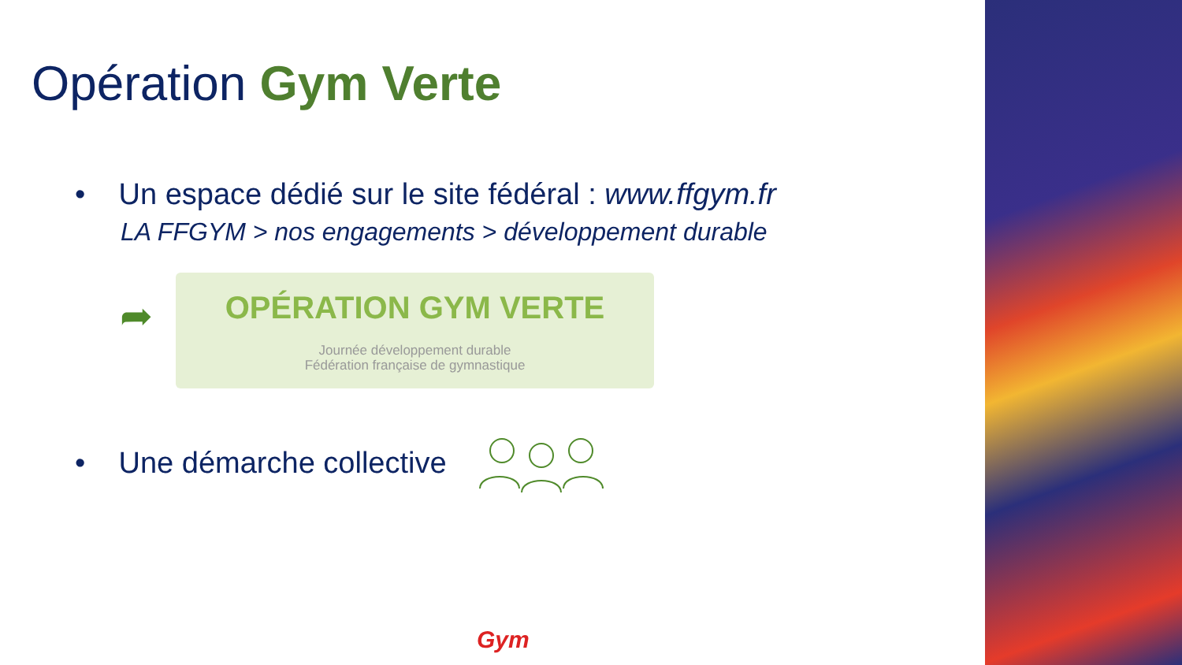Opération Gym Verte
• Un espace dédié sur le site fédéral : www.ffgym.fr
LA FFGYM > nos engagements > développement durable
➦
OPÉRATION GYM VERTE
Journée développement durable
Fédération française de gymnastique
• Une démarche collective
Gym